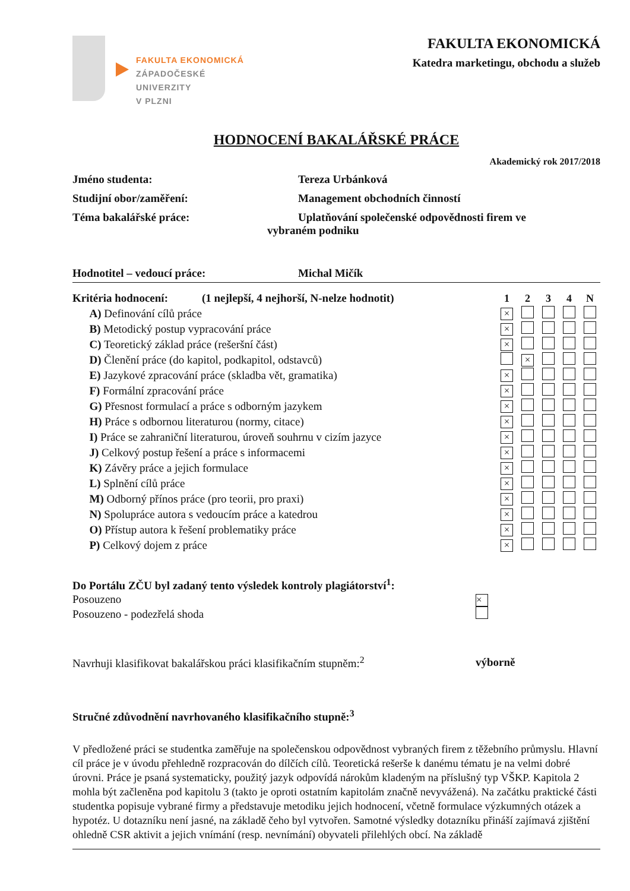FAKULTA EKONOMICKÁ
ZÁPADOČESKÉ
UNIVERZITY
V PLZNI
FAKULTA EKONOMICKÁ
Katedra marketingu, obchodu a služeb
HODNOCENÍ BAKALÁŘSKÉ PRÁCE
Akademický rok 2017/2018
Jméno studenta: Tereza Urbánková
Studijní obor/zaměření: Management obchodních činností
Téma bakalářské práce: Uplatňování společenské odpovědnosti firem ve
vybraném podniku
Hodnotitel – vedoucí práce: Michal Mičík
| Kritéria hodnocení: (1 nejlepší, 4 nejhorší, N-nelze hodnotit) | 1 | 2 | 3 | 4 | N |
| --- | --- | --- | --- | --- | --- |
| A) Definování cílů práce | × | | | | |
| B) Metodický postup vypracování práce | × | | | | |
| C) Teoretický základ práce (rešeršní část) | × | | | | |
| D) Členění práce (do kapitol, podkapitol, odstavců) | | × | | | |
| E) Jazykové zpracování práce (skladba vět, gramatika) | × | | | | |
| F) Formální zpracování práce | × | | | | |
| G) Přesnost formulací a práce s odborným jazykem | × | | | | |
| H) Práce s odbornou literaturou (normy, citace) | × | | | | |
| I) Práce se zahraniční literaturou, úroveň souhrnu v cizím jazyce | × | | | | |
| J) Celkový postup řešení a práce s informacemi | × | | | | |
| K) Závěry práce a jejich formulace | × | | | | |
| L) Splnění cílů práce | × | | | | |
| M) Odborný přínos práce (pro teorii, pro praxi) | × | | | | |
| N) Spolupráce autora s vedoucím práce a katedrou | × | | | | |
| O) Přístup autora k řešení problematiky práce | × | | | | |
| P) Celkový dojem z práce | × | | | | |
| Do Portálu ZČU byl zadaný tento výsledek kontroly plagiátorství<sup>1</sup>: | |
| Posouzeno | × |
| Posouzeno - podezřelá shoda | |
| Navrhuji klasifikovat bakalářskou práci klasifikačním stupněm:<sup>2</sup> | výborně |
Stručné zdůvodnění navrhovaného klasifikačního stupně:<sup>3</sup>
V předložené práci se studentka zaměřuje na společenskou odpovědnost vybraných firem z těžebního průmyslu. Hlavní cíl práce je v úvodu přehledně rozpracován do dílčích cílů. Teoretická rešerše k danému tématu je na velmi dobré úrovni. Práce je psaná systematicky, použitý jazyk odpovídá nárokům kladeným na příslušný typ VŠKP. Kapitola 2 mohla být začleněna pod kapitolu 3 (takto je oproti ostatním kapitolám značně nevyvážená). Na začátku praktické části studentka popisuje vybrané firmy a představuje metodiku jejich hodnocení, včetně formulace výzkumných otázek a hypotéz. U dotazníku není jasné, na základě čeho byl vytvořen. Samotné výsledky dotazníku přináší zajímavá zjištění ohledně CSR aktivit a jejich vnímání (resp. nevnímání) obyvateli přilehlých obcí. Na základě